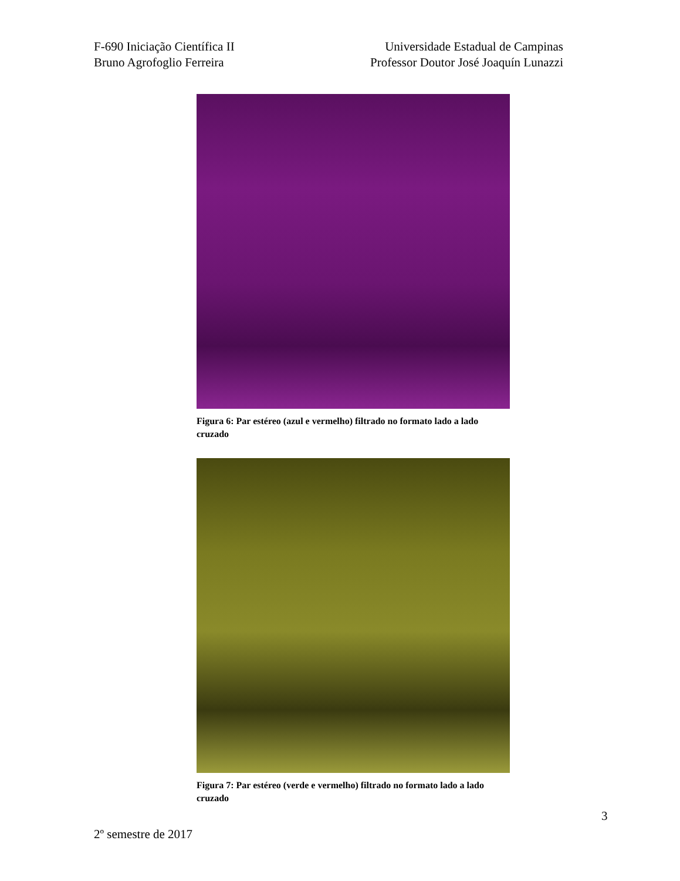F-690 Iniciação Científica II
Bruno Agrofoglio Ferreira
Universidade Estadual de Campinas
Professor Doutor José Joaquín Lunazzi
Figura 6: Par estéreo (azul e vermelho) filtrado no formato lado a lado cruzado
Figura 7: Par estéreo (verde e vermelho) filtrado no formato lado a lado cruzado
3
2º semestre de 2017